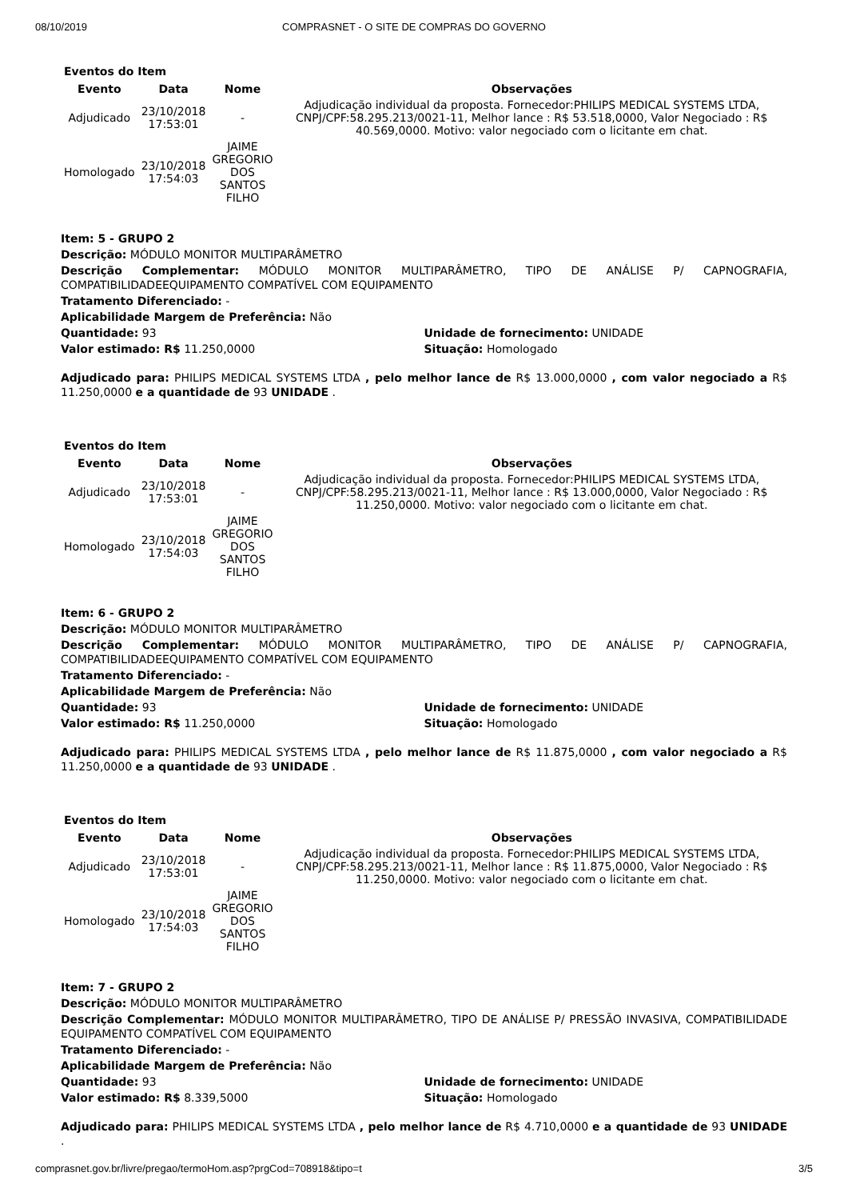08/10/2019 COMPRASNET - O SITE DE COMPRAS DO GOVERNO
Eventos do Item
| Evento | Data | Nome | Observações |
| --- | --- | --- | --- |
| Adjudicado | 23/10/2018 17:53:01 | - | Adjudicação individual da proposta. Fornecedor:PHILIPS MEDICAL SYSTEMS LTDA, CNPJ/CPF:58.295.213/0021-11, Melhor lance : R$ 53.518,0000, Valor Negociado : R$ 40.569,0000. Motivo: valor negociado com o licitante em chat. |
| Homologado | 23/10/2018 17:54:03 | JAIME GREGORIO DOS SANTOS FILHO | |
Item: 5 - GRUPO 2
Descrição: MÓDULO MONITOR MULTIPARÂMETRO
Descrição Complementar: MÓDULO MONITOR MULTIPARÂMETRO, TIPO DE ANÁLISE P/ CAPNOGRAFIA, COMPATIBILIDADEEQUIPAMENTO COMPATÍVEL COM EQUIPAMENTO
Tratamento Diferenciado: -
Aplicabilidade Margem de Preferência: Não
Quantidade: 93 Unidade de fornecimento: UNIDADE
Valor estimado: R$ 11.250,0000 Situação: Homologado
Adjudicado para: PHILIPS MEDICAL SYSTEMS LTDA , pelo melhor lance de R$ 13.000,0000 , com valor negociado a R$ 11.250,0000 e a quantidade de 93 UNIDADE .
Eventos do Item
| Evento | Data | Nome | Observações |
| --- | --- | --- | --- |
| Adjudicado | 23/10/2018 17:53:01 | - | Adjudicação individual da proposta. Fornecedor:PHILIPS MEDICAL SYSTEMS LTDA, CNPJ/CPF:58.295.213/0021-11, Melhor lance : R$ 13.000,0000, Valor Negociado : R$ 11.250,0000. Motivo: valor negociado com o licitante em chat. |
| Homologado | 23/10/2018 17:54:03 | JAIME GREGORIO DOS SANTOS FILHO | |
Item: 6 - GRUPO 2
Descrição: MÓDULO MONITOR MULTIPARÂMETRO
Descrição Complementar: MÓDULO MONITOR MULTIPARÂMETRO, TIPO DE ANÁLISE P/ CAPNOGRAFIA, COMPATIBILIDADEEQUIPAMENTO COMPATÍVEL COM EQUIPAMENTO
Tratamento Diferenciado: -
Aplicabilidade Margem de Preferência: Não
Quantidade: 93 Unidade de fornecimento: UNIDADE
Valor estimado: R$ 11.250,0000 Situação: Homologado
Adjudicado para: PHILIPS MEDICAL SYSTEMS LTDA , pelo melhor lance de R$ 11.875,0000 , com valor negociado a R$ 11.250,0000 e a quantidade de 93 UNIDADE .
Eventos do Item
| Evento | Data | Nome | Observações |
| --- | --- | --- | --- |
| Adjudicado | 23/10/2018 17:53:01 | - | Adjudicação individual da proposta. Fornecedor:PHILIPS MEDICAL SYSTEMS LTDA, CNPJ/CPF:58.295.213/0021-11, Melhor lance : R$ 11.875,0000, Valor Negociado : R$ 11.250,0000. Motivo: valor negociado com o licitante em chat. |
| Homologado | 23/10/2018 17:54:03 | JAIME GREGORIO DOS SANTOS FILHO | |
Item: 7 - GRUPO 2
Descrição: MÓDULO MONITOR MULTIPARÂMETRO
Descrição Complementar: MÓDULO MONITOR MULTIPARÂMETRO, TIPO DE ANÁLISE P/ PRESSÃO INVASIVA, COMPATIBILIDADE EQUIPAMENTO COMPATÍVEL COM EQUIPAMENTO
Tratamento Diferenciado: -
Aplicabilidade Margem de Preferência: Não
Quantidade: 93 Unidade de fornecimento: UNIDADE
Valor estimado: R$ 8.339,5000 Situação: Homologado
Adjudicado para: PHILIPS MEDICAL SYSTEMS LTDA , pelo melhor lance de R$ 4.710,0000 e a quantidade de 93 UNIDADE .
comprasnet.gov.br/livre/pregao/termoHom.asp?prgCod=708918&tipo=t 3/5